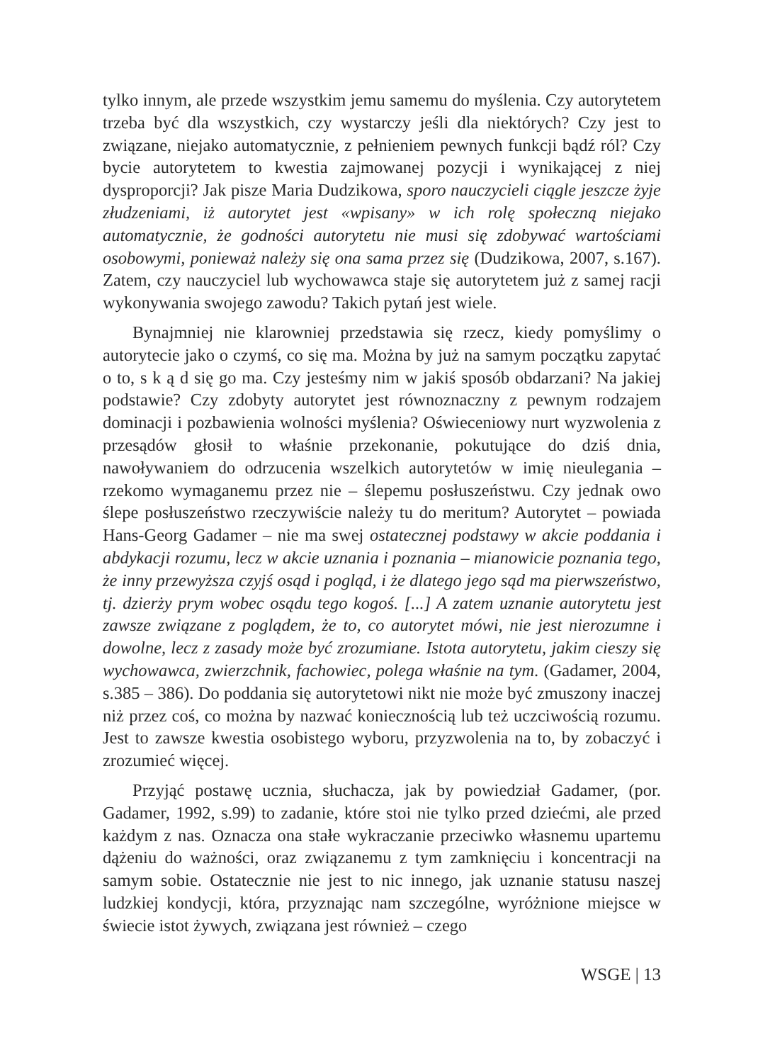tylko innym, ale przede wszystkim jemu samemu do myślenia. Czy autorytetem trzeba być dla wszystkich, czy wystarczy jeśli dla niektórych? Czy jest to związane, niejako automatycznie, z pełnieniem pewnych funkcji bądź ról? Czy bycie autorytetem to kwestia zajmowanej pozycji i wynikającej z niej dysproporcji? Jak pisze Maria Dudzikowa, sporo nauczycieli ciągle jeszcze żyje złudzeniami, iż autorytet jest «wpisany» w ich rolę społeczną niejako automatycznie, że godności autorytetu nie musi się zdobywać wartościami osobowymi, ponieważ należy się ona sama przez się (Dudzikowa, 2007, s.167). Zatem, czy nauczyciel lub wychowawca staje się autorytetem już z samej racji wykonywania swojego zawodu? Takich pytań jest wiele.
Bynajmniej nie klarowniej przedstawia się rzecz, kiedy pomyślimy o autorytecie jako o czymś, co się ma. Można by już na samym początku zapytać o to, s k ą d się go ma. Czy jesteśmy nim w jakiś sposób obdarzani? Na jakiej podstawie? Czy zdobyty autorytet jest równoznaczny z pewnym rodzajem dominacji i pozbawienia wolności myślenia? Oświeceniowy nurt wyzwolenia z przesądów głosił to właśnie przekonanie, pokutujące do dziś dnia, nawoływaniem do odrzucenia wszelkich autorytetów w imię nieulegania – rzekomo wymaganemu przez nie – ślepemu posłuszeństwu. Czy jednak owo ślepe posłuszeństwo rzeczywiście należy tu do meritum? Autorytet – powiada Hans-Georg Gadamer – nie ma swej ostatecznej podstawy w akcie poddania i abdykacji rozumu, lecz w akcie uznania i poznania – mianowicie poznania tego, że inny przewyższa czyjś osąd i pogląd, i że dlatego jego sąd ma pierwszeństwo, tj. dzierży prym wobec osądu tego kogoś. [...] A zatem uznanie autorytetu jest zawsze związane z poglądem, że to, co autorytet mówi, nie jest nierozumne i dowolne, lecz z zasady może być zrozumiane. Istota autorytetu, jakim cieszy się wychowawca, zwierzchnik, fachowiec, polega właśnie na tym. (Gadamer, 2004, s.385 – 386). Do poddania się autorytetowi nikt nie może być zmuszony inaczej niż przez coś, co można by nazwać koniecznością lub też uczciwością rozumu. Jest to zawsze kwestia osobistego wyboru, przyzwolenia na to, by zobaczyć i zrozumieć więcej.
Przyjąć postawę ucznia, słuchacza, jak by powiedział Gadamer, (por. Gadamer, 1992, s.99) to zadanie, które stoi nie tylko przed dziećmi, ale przed każdym z nas. Oznacza ona stałe wykraczanie przeciwko własnemu upartemu dążeniu do ważności, oraz związanemu z tym zamknięciu i koncentracji na samym sobie. Ostatecznie nie jest to nic innego, jak uznanie statusu naszej ludzkiej kondycji, która, przyznając nam szczególne, wyróżnione miejsce w świecie istot żywych, związana jest również – czego
WSGE | 13